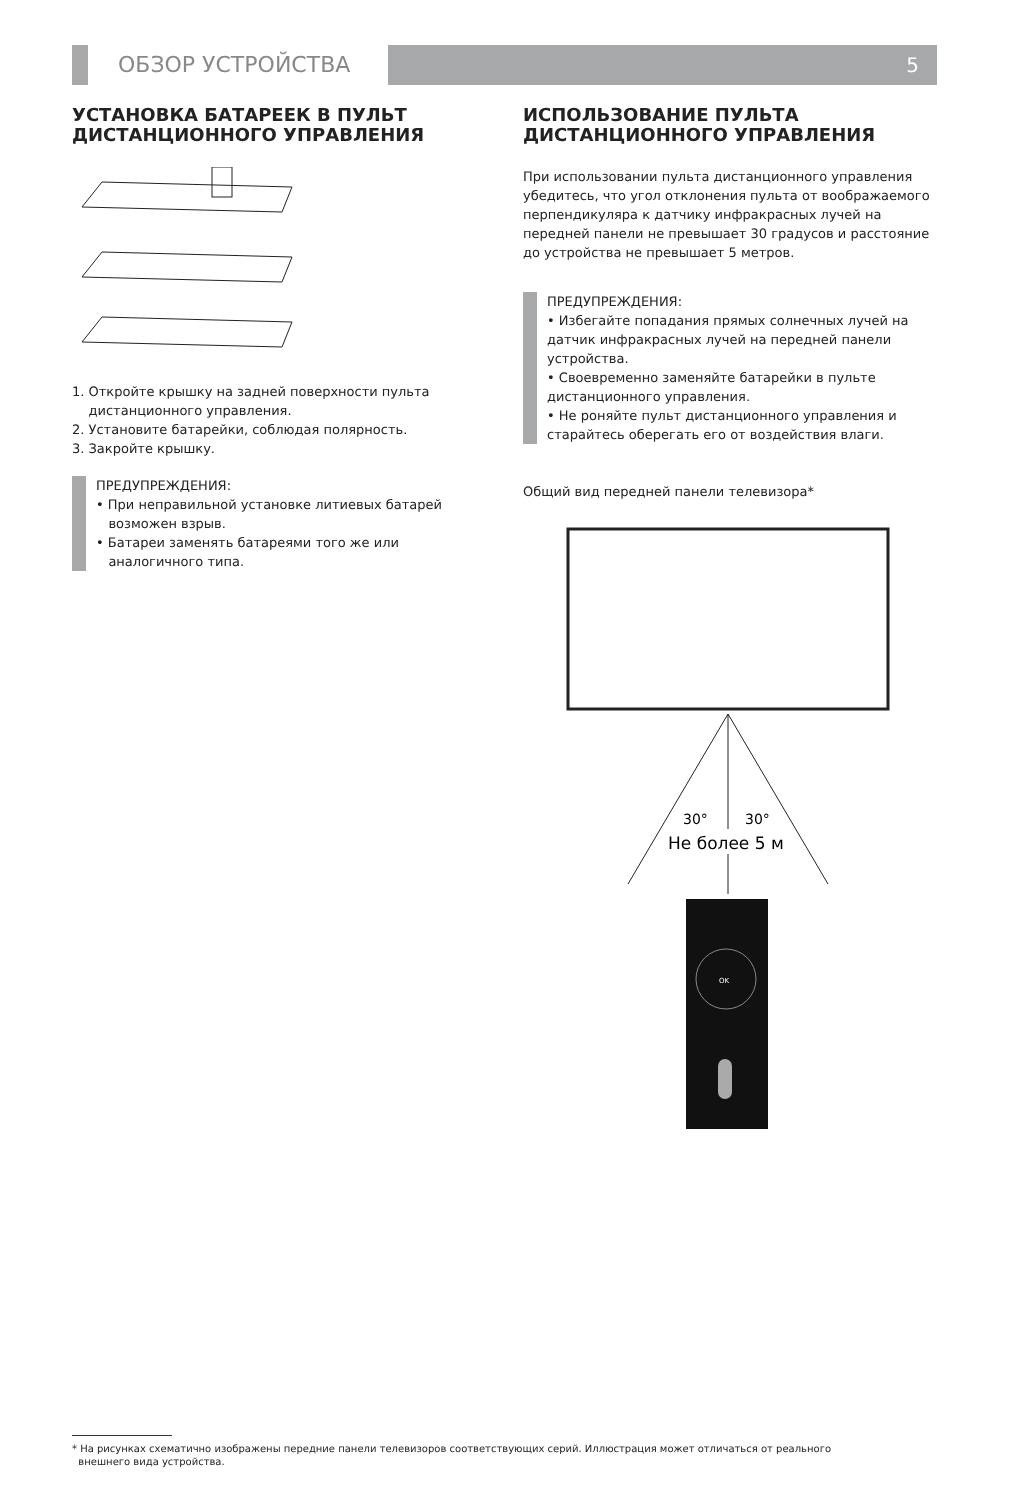ОБЗОР УСТРОЙСТВА 5
УСТАНОВКА БАТАРЕЕК В ПУЛЬТ ДИСТАНЦИОННОГО УПРАВЛЕНИЯ
1. Откройте крышку на задней поверхности пульта
дистанционного управления.
2. Установите батарейки, соблюдая полярность.
3. Закройте крышку.
ПРЕДУПРЕЖДЕНИЯ:
• При неправильной установке литиевых батарей
возможен взрыв.
• Батареи заменять батареями того же или
аналогичного типа.
ИСПОЛЬЗОВАНИЕ ПУЛЬТА ДИСТАНЦИОННОГО УПРАВЛЕНИЯ
При использовании пульта дистанционного управления убедитесь, что угол отклонения пульта от воображаемого перпендикуляра к датчику инфракрасных лучей на передней панели не превышает 30 градусов и расстояние до устройства не превышает 5 метров.
ПРЕДУПРЕЖДЕНИЯ:
• Избегайте попадания прямых солнечных лучей на датчик инфракрасных лучей на передней панели устройства.
• Своевременно заменяйте батарейки в пульте дистанционного управления.
• Не роняйте пульт дистанционного управления и старайтесь оберегать его от воздействия влаги.
Общий вид передней панели телевизора*
30°
30°
Не более 5 м
OK
* На рисунках схематично изображены передние панели телевизоров соответствующих серий. Иллюстрация может отличаться от реального
внешнего вида устройства.